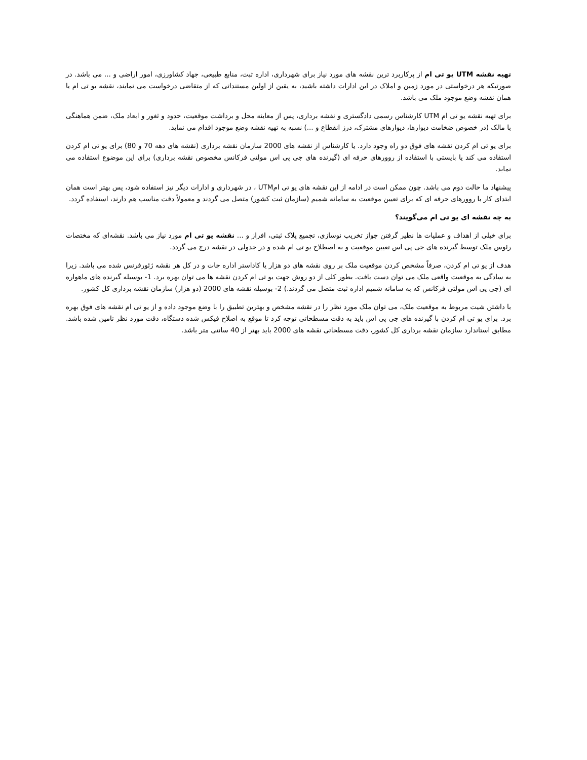تهیه نقشه UTM یو تی ام از پرکاربرد ترین نقشه های مورد نیاز برای شهرداری، اداره ثبت، منابع طبیعی، جهاد کشاورزی، امور اراضی و ... می باشد. در صورتیکه هر درخواستی در مورد زمین و املاک در این ادارات داشته باشید، به یقین از اولین مستنداتی که از متقاضی درخواست می نمایند، نقشه یو تی ام یا همان نقشه وضع موجود ملک می باشد.
برای تهیه نقشه یو تی ام UTM کارشناس رسمی دادگستری و نقشه برداری، پس از معاینه محل و برداشت موقعیت، حدود و ثغور و ابعاد ملک، ضمن هماهنگی با مالک (در خصوص ضخامت دیوارها، دیوارهای مشترک، درز انقطاع و ...) نسبه به تهیه نقشه وضع موجود اقدام می نماید.
برای یو تی ام کردن نقشه های فوق دو راه وجود دارد. یا کارشناس از نقشه های 2000 سازمان نقشه برداری (نقشه های دهه 70 و 80) برای یو تی ام کردن استفاده می کند یا بایستی با استفاده از روورهای حرفه ای (گیرنده های جی پی اس مولتی فرکانس مخصوص نقشه برداری) برای این موضوع استفاده می نماید.
پیشنهاد ما حالت دوم می باشد. چون ممکن است در ادامه از این نقشه های یو تی امUTM ، در شهرداری و ادارات دیگر نیز استفاده شود، پس بهتر است همان ابتدای کار با روورهای حرفه ای که برای تعیین موقعیت به سامانه شمیم (سازمان ثبت کشور) متصل می گردند و معمولاً دقت مناسب هم دارند، استفاده گردد.
به چه نقشه ای یو تی ام می‌گویند؟
برای خیلی از اهداف و عملیات ها نظیر گرفتن جواز تخریب نوسازی، تجمیع پلاک ثبتی، افراز و ... نقشه یو تی ام مورد نیاز می باشد. نقشه‌ای که مختصات رئوس ملک توسط گیرنده های جی پی اس تعیین موقعیت و به اصطلاح یو تی ام شده و در جدولی در نقشه درج می گردد.
هدف از یو تی ام کردن، صرفاً مشخص کردن موقعیت ملک بر روی نقشه های دو هزار یا کاداستر اداره جات و در کل هر نقشه ژئورفرنس شده می باشد. زیرا به سادگی به موقعیت واقعی ملک می توان دست یافت. بطور کلی از دو روش جهت یو تی ام کردن نقشه ها می توان بهره برد. 1- بوسیله گیرنده های ماهواره ای (جی پی اس مولتی فرکانس که به سامانه شمیم اداره ثبت متصل می گردند.) 2- بوسیله نقشه های 2000 (دو هزار) سازمان نقشه برداری کل کشور.
با داشتن شیت مربوط به موقعیت ملک، می توان ملک مورد نظر را در نقشه مشخص و بهترین تطبیق را با وضع موجود داده و از یو تی ام نقشه های فوق بهره برد. برای یو تی ام کردن با گیرنده های جی پی اس باید به دقت مسطحاتی توجه کرد تا موقع به اصلاح فیکس شده دستگاه، دقت مورد نظر تامین شده باشد. مطابق استاندارد سازمان نقشه برداری کل کشور، دقت مسطحاتی نقشه های 2000 باید بهتر از 40 سانتی متر باشد.